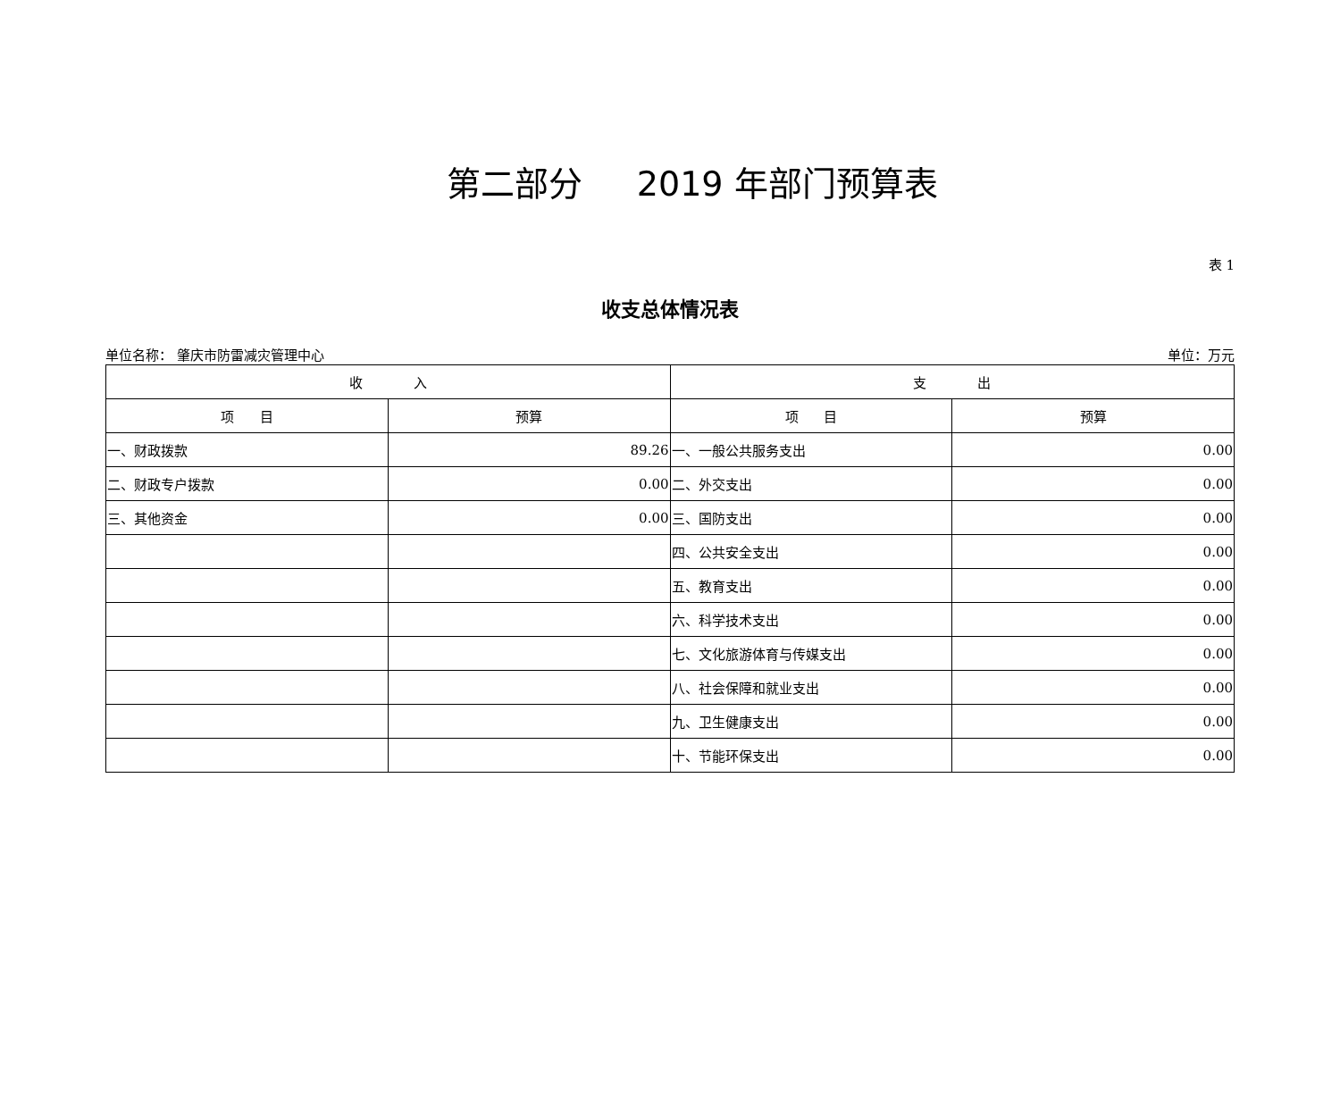第二部分 2019 年部门预算表
表 1
收支总体情况表
单位名称： 肇庆市防雷减灾管理中心 单位：万元
| 收 入 | | 支 出 | |
| --- | --- | --- | --- |
| 项 目 | 预算 | 项 目 | 预算 |
| 一、财政拨款 | 89.26 | 一、一般公共服务支出 | 0.00 |
| 二、财政专户拨款 | 0.00 | 二、外交支出 | 0.00 |
| 三、其他资金 | 0.00 | 三、国防支出 | 0.00 |
| | | 四、公共安全支出 | 0.00 |
| | | 五、教育支出 | 0.00 |
| | | 六、科学技术支出 | 0.00 |
| | | 七、文化旅游体育与传媒支出 | 0.00 |
| | | 八、社会保障和就业支出 | 0.00 |
| | | 九、卫生健康支出 | 0.00 |
| | | 十、节能环保支出 | 0.00 |